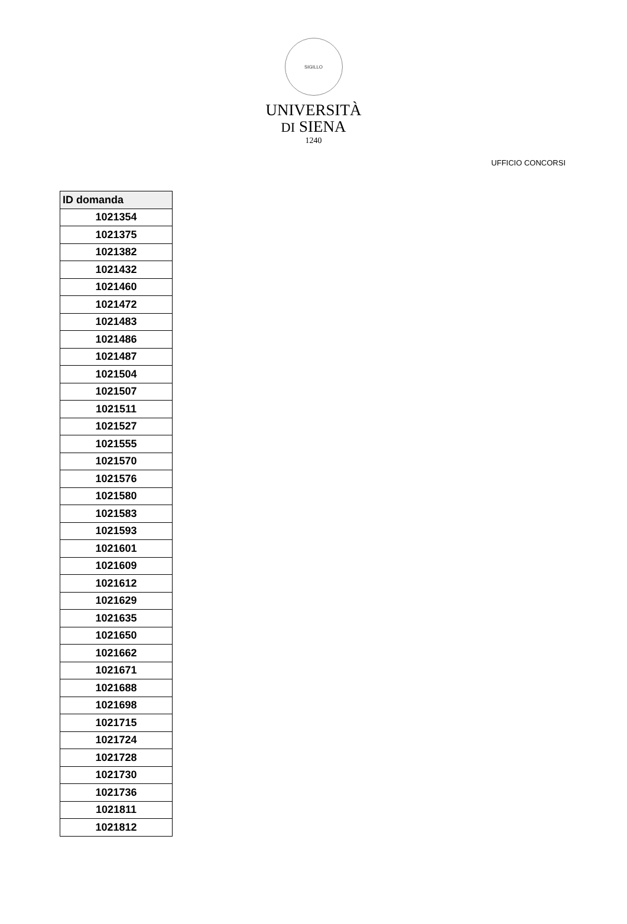SIGILLO
UNIVERSITÀ
DI SIENA
1240
UFFICIO CONCORSI
| ID domanda |
| --- |
| 1021354 |
| 1021375 |
| 1021382 |
| 1021432 |
| 1021460 |
| 1021472 |
| 1021483 |
| 1021486 |
| 1021487 |
| 1021504 |
| 1021507 |
| 1021511 |
| 1021527 |
| 1021555 |
| 1021570 |
| 1021576 |
| 1021580 |
| 1021583 |
| 1021593 |
| 1021601 |
| 1021609 |
| 1021612 |
| 1021629 |
| 1021635 |
| 1021650 |
| 1021662 |
| 1021671 |
| 1021688 |
| 1021698 |
| 1021715 |
| 1021724 |
| 1021728 |
| 1021730 |
| 1021736 |
| 1021811 |
| 1021812 |